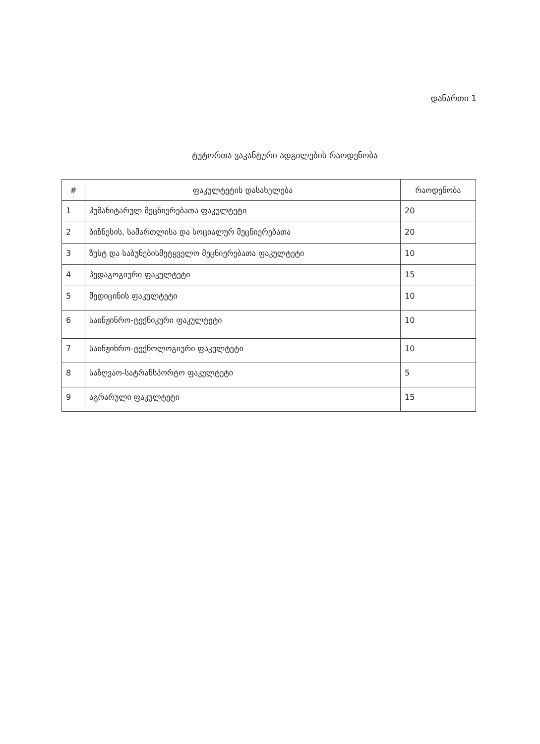დანართი 1
ტუტორთა ვაკანტური ადგილების რაოდენობა
| # | ფაკულტეტის დასახელება | რაოდენობა |
| --- | --- | --- |
| 1 | ჰუმანიტარულ მეცნიერებათა ფაკულტეტი | 20 |
| 2 | ბიზნესის, სამართლისა და სოციალურ მეცნიერებათა | 20 |
| 3 | ზუსტ და საბუნებისმეტყველო მეცნიერებათა ფაკულტეტი | 10 |
| 4 | პედაგოგიური ფაკულტეტი | 15 |
| 5 | მედიცინის ფაკულტეტი | 10 |
| 6 | საინჟინრო-ტექნიკური ფაკულტეტი | 10 |
| 7 | საინჟინრო-ტექნოლოგიური ფაკულტეტი | 10 |
| 8 | საზღვაო-სატრანსპორტო ფაკულტეტი | 5 |
| 9 | აგრარული ფაკულტეტი | 15 |